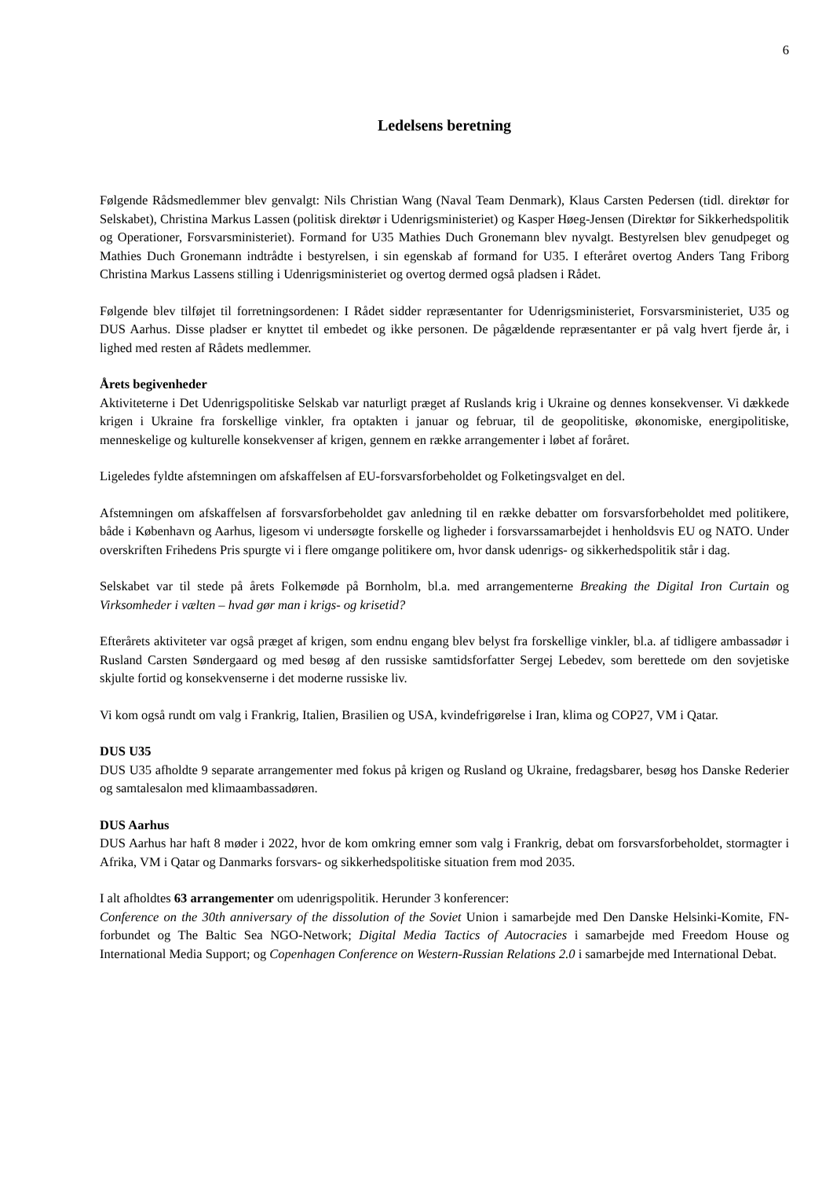6
Ledelsens beretning
Følgende Rådsmedlemmer blev genvalgt: Nils Christian Wang (Naval Team Denmark), Klaus Carsten Pedersen (tidl. direktør for Selskabet), Christina Markus Lassen (politisk direktør i Udenrigsministeriet) og Kasper Høeg-Jensen (Direktør for Sikkerhedspolitik og Operationer, Forsvarsministeriet). Formand for U35 Mathies Duch Gronemann blev nyvalgt. Bestyrelsen blev genudpeget og Mathies Duch Gronemann indtrådte i bestyrelsen, i sin egenskab af formand for U35. I efteråret overtog Anders Tang Friborg Christina Markus Lassens stilling i Udenrigsministeriet og overtog dermed også pladsen i Rådet.
Følgende blev tilføjet til forretningsordenen: I Rådet sidder repræsentanter for Udenrigsministeriet, Forsvarsministeriet, U35 og DUS Aarhus. Disse pladser er knyttet til embedet og ikke personen. De pågældende repræsentanter er på valg hvert fjerde år, i lighed med resten af Rådets medlemmer.
Årets begivenheder
Aktiviteterne i Det Udenrigspolitiske Selskab var naturligt præget af Ruslands krig i Ukraine og dennes konsekvenser. Vi dækkede krigen i Ukraine fra forskellige vinkler, fra optakten i januar og februar, til de geopolitiske, økonomiske, energipolitiske, menneskelige og kulturelle konsekvenser af krigen, gennem en række arrangementer i løbet af foråret.
Ligeledes fyldte afstemningen om afskaffelsen af EU-forsvarsforbeholdet og Folketingsvalget en del.
Afstemningen om afskaffelsen af forsvarsforbeholdet gav anledning til en række debatter om forsvarsforbeholdet med politikere, både i København og Aarhus, ligesom vi undersøgte forskelle og ligheder i forsvarssamarbejdet i henholdsvis EU og NATO. Under overskriften Frihedens Pris spurgte vi i flere omgange politikere om, hvor dansk udenrigs- og sikkerhedspolitik står i dag.
Selskabet var til stede på årets Folkemøde på Bornholm, bl.a. med arrangementerne Breaking the Digital Iron Curtain og Virksomheder i vælten – hvad gør man i krigs- og krisetid?
Efterårets aktiviteter var også præget af krigen, som endnu engang blev belyst fra forskellige vinkler, bl.a. af tidligere ambassadør i Rusland Carsten Søndergaard og med besøg af den russiske samtidsforfatter Sergej Lebedev, som berettede om den sovjetiske skjulte fortid og konsekvenserne i det moderne russiske liv.
Vi kom også rundt om valg i Frankrig, Italien, Brasilien og USA, kvindefrigørelse i Iran, klima og COP27, VM i Qatar.
DUS U35
DUS U35 afholdte 9 separate arrangementer med fokus på krigen og Rusland og Ukraine, fredagsbarer, besøg hos Danske Rederier og samtalesalon med klimaambassadøren.
DUS Aarhus
DUS Aarhus har haft 8 møder i 2022, hvor de kom omkring emner som valg i Frankrig, debat om forsvarsforbeholdet, stormagter i Afrika, VM i Qatar og Danmarks forsvars- og sikkerhedspolitiske situation frem mod 2035.
I alt afholdtes 63 arrangementer om udenrigspolitik. Herunder 3 konferencer:
Conference on the 30th anniversary of the dissolution of the Soviet Union i samarbejde med Den Danske Helsinki-Komite, FN-forbundet og The Baltic Sea NGO-Network; Digital Media Tactics of Autocracies i samarbejde med Freedom House og International Media Support; og Copenhagen Conference on Western-Russian Relations 2.0 i samarbejde med International Debat.